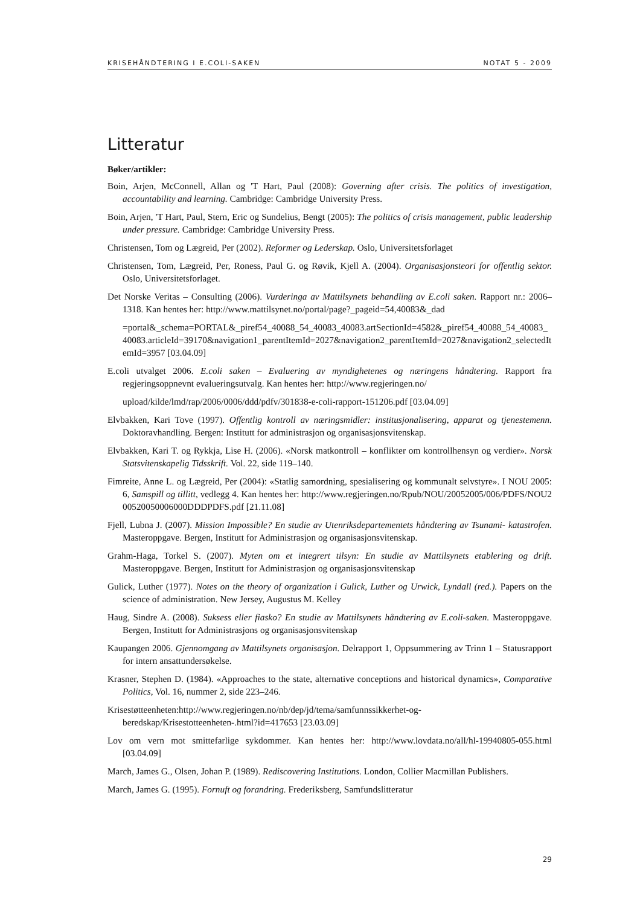KRISEHÅNDTERING I E.COLI-SAKEN NOTAT 5 - 2009
Litteratur
Bøker/artikler:
Boin, Arjen, McConnell, Allan og 'T Hart, Paul (2008): Governing after crisis. The politics of investigation, accountability and learning. Cambridge: Cambridge University Press.
Boin, Arjen, 'T Hart, Paul, Stern, Eric og Sundelius, Bengt (2005): The politics of crisis management, public leadership under pressure. Cambridge: Cambridge University Press.
Christensen, Tom og Lægreid, Per (2002). Reformer og Lederskap. Oslo, Universitetsforlaget
Christensen, Tom, Lægreid, Per, Roness, Paul G. og Røvik, Kjell A. (2004). Organisasjonsteori for offentlig sektor. Oslo, Universitetsforlaget.
Det Norske Veritas – Consulting (2006). Vurderinga av Mattilsynets behandling av E.coli saken. Rapport nr.: 2006–1318. Kan hentes her: http://www.mattilsynet.no/portal/page?_pageid=54,40083&_dad
=portal&_schema=PORTAL&_piref54_40088_54_40083_40083.artSectionId=4582&_piref54_40088_54_40083_40083.articleId=39170&navigation1_parentItemId=2027&navigation2_parentItemId=2027&navigation2_selectedItemId=3957 [03.04.09]
E.coli utvalget 2006. E.coli saken – Evaluering av myndighetenes og næringens håndtering. Rapport fra regjeringsoppnevnt evalueringsutvalg. Kan hentes her: http://www.regjeringen.no/
upload/kilde/lmd/rap/2006/0006/ddd/pdfv/301838-e-coli-rapport-151206.pdf [03.04.09]
Elvbakken, Kari Tove (1997). Offentlig kontroll av næringsmidler: institusjonalisering, apparat og tjenestemenn. Doktoravhandling. Bergen: Institutt for administrasjon og organisasjonsvitenskap.
Elvbakken, Kari T. og Rykkja, Lise H. (2006). «Norsk matkontroll – konflikter om kontrollhensyn og verdier». Norsk Statsvitenskapelig Tidsskrift. Vol. 22, side 119–140.
Fimreite, Anne L. og Lægreid, Per (2004): «Statlig samordning, spesialisering og kommunalt selvstyre». I NOU 2005: 6, Samspill og tillitt, vedlegg 4. Kan hentes her: http://www.regjeringen.no/Rpub/NOU/20052005/006/PDFS/NOU200520050006000DDDPDFS.pdf [21.11.08]
Fjell, Lubna J. (2007). Mission Impossible? En studie av Utenriksdepartementets håndtering av Tsunami- katastrofen. Masteroppgave. Bergen, Institutt for Administrasjon og organisasjonsvitenskap.
Grahm-Haga, Torkel S. (2007). Myten om et integrert tilsyn: En studie av Mattilsynets etablering og drift. Masteroppgave. Bergen, Institutt for Administrasjon og organisasjonsvitenskap
Gulick, Luther (1977). Notes on the theory of organization i Gulick, Luther og Urwick, Lyndall (red.). Papers on the science of administration. New Jersey, Augustus M. Kelley
Haug, Sindre A. (2008). Suksess eller fiasko? En studie av Mattilsynets håndtering av E.coli-saken. Masteroppgave. Bergen, Institutt for Administrasjons og organisasjonsvitenskap
Kaupangen 2006. Gjennomgang av Mattilsynets organisasjon. Delrapport 1, Oppsummering av Trinn 1 – Statusrapport for intern ansattundersøkelse.
Krasner, Stephen D. (1984). «Approaches to the state, alternative conceptions and historical dynamics», Comparative Politics, Vol. 16, nummer 2, side 223–246.
Krisestøtteenheten:http://www.regjeringen.no/nb/dep/jd/tema/samfunnssikkerhet-og-beredskap/Krisestotteenheten-.html?id=417653 [23.03.09]
Lov om vern mot smittefarlige sykdommer. Kan hentes her: http://www.lovdata.no/all/hl-19940805-055.html [03.04.09]
March, James G., Olsen, Johan P. (1989). Rediscovering Institutions. London, Collier Macmillan Publishers.
March, James G. (1995). Fornuft og forandring. Frederiksberg, Samfundslitteratur
29